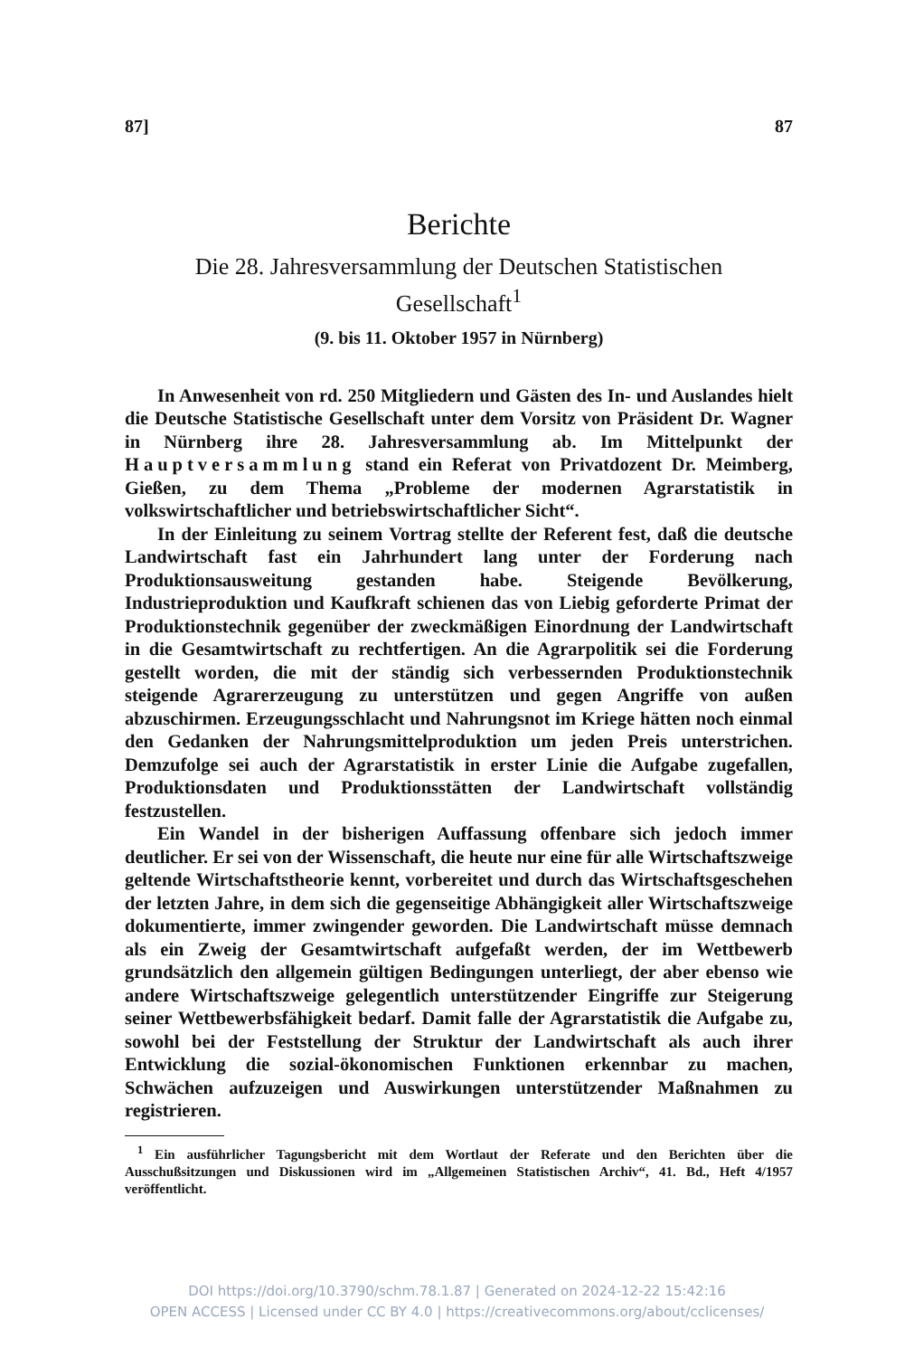87] 87
Berichte
Die 28. Jahresversammlung der Deutschen Statistischen
Gesellschaft<sup>1</sup>
(9. bis 11. Oktober 1957 in Nürnberg)
In Anwesenheit von rd. 250 Mitgliedern und Gästen des In- und Auslandes hielt die Deutsche Statistische Gesellschaft unter dem Vorsitz von Präsident Dr. Wagner in Nürnberg ihre 28. Jahresversammlung ab. Im Mittelpunkt der Hauptversammlung stand ein Referat von Privatdozent Dr. Meimberg, Gießen, zu dem Thema „Probleme der modernen Agrarstatistik in volkswirtschaftlicher und betriebswirtschaftlicher Sicht“.
In der Einleitung zu seinem Vortrag stellte der Referent fest, daß die deutsche Landwirtschaft fast ein Jahrhundert lang unter der Forderung nach Produktionsausweitung gestanden habe. Steigende Bevölkerung, Industrieproduktion und Kaufkraft schienen das von Liebig geforderte Primat der Produktionstechnik gegenüber der zweckmäßigen Einordnung der Landwirtschaft in die Gesamtwirtschaft zu rechtfertigen. An die Agrarpolitik sei die Forderung gestellt worden, die mit der ständig sich verbessernden Produktionstechnik steigende Agrarerzeugung zu unterstützen und gegen Angriffe von außen abzuschirmen. Erzeugungsschlacht und Nahrungsnot im Kriege hätten noch einmal den Gedanken der Nahrungsmittelproduktion um jeden Preis unterstrichen. Demzufolge sei auch der Agrarstatistik in erster Linie die Aufgabe zugefallen, Produktionsdaten und Produktionsstätten der Landwirtschaft vollständig festzustellen.
Ein Wandel in der bisherigen Auffassung offenbare sich jedoch immer deutlicher. Er sei von der Wissenschaft, die heute nur eine für alle Wirtschaftszweige geltende Wirtschaftstheorie kennt, vorbereitet und durch das Wirtschaftsgeschehen der letzten Jahre, in dem sich die gegenseitige Abhängigkeit aller Wirtschaftszweige dokumentierte, immer zwingender geworden. Die Landwirtschaft müsse demnach als ein Zweig der Gesamtwirtschaft aufgefaßt werden, der im Wettbewerb grundsätzlich den allgemein gültigen Bedingungen unterliegt, der aber ebenso wie andere Wirtschaftszweige gelegentlich unterstützender Eingriffe zur Steigerung seiner Wettbewerbsfähigkeit bedarf. Damit falle der Agrarstatistik die Aufgabe zu, sowohl bei der Feststellung der Struktur der Landwirtschaft als auch ihrer Entwicklung die sozial-ökonomischen Funktionen erkennbar zu machen, Schwächen aufzuzeigen und Auswirkungen unterstützender Maßnahmen zu registrieren.
<sup>1</sup> Ein ausführlicher Tagungsbericht mit dem Wortlaut der Referate und den Berichten über die Ausschußsitzungen und Diskussionen wird im „Allgemeinen Statistischen Archiv“, 41. Bd., Heft 4/1957 veröffentlicht.
DOI https://doi.org/10.3790/schm.78.1.87 | Generated on 2024-12-22 15:42:16
OPEN ACCESS | Licensed under CC BY 4.0 | https://creativecommons.org/about/cclicenses/